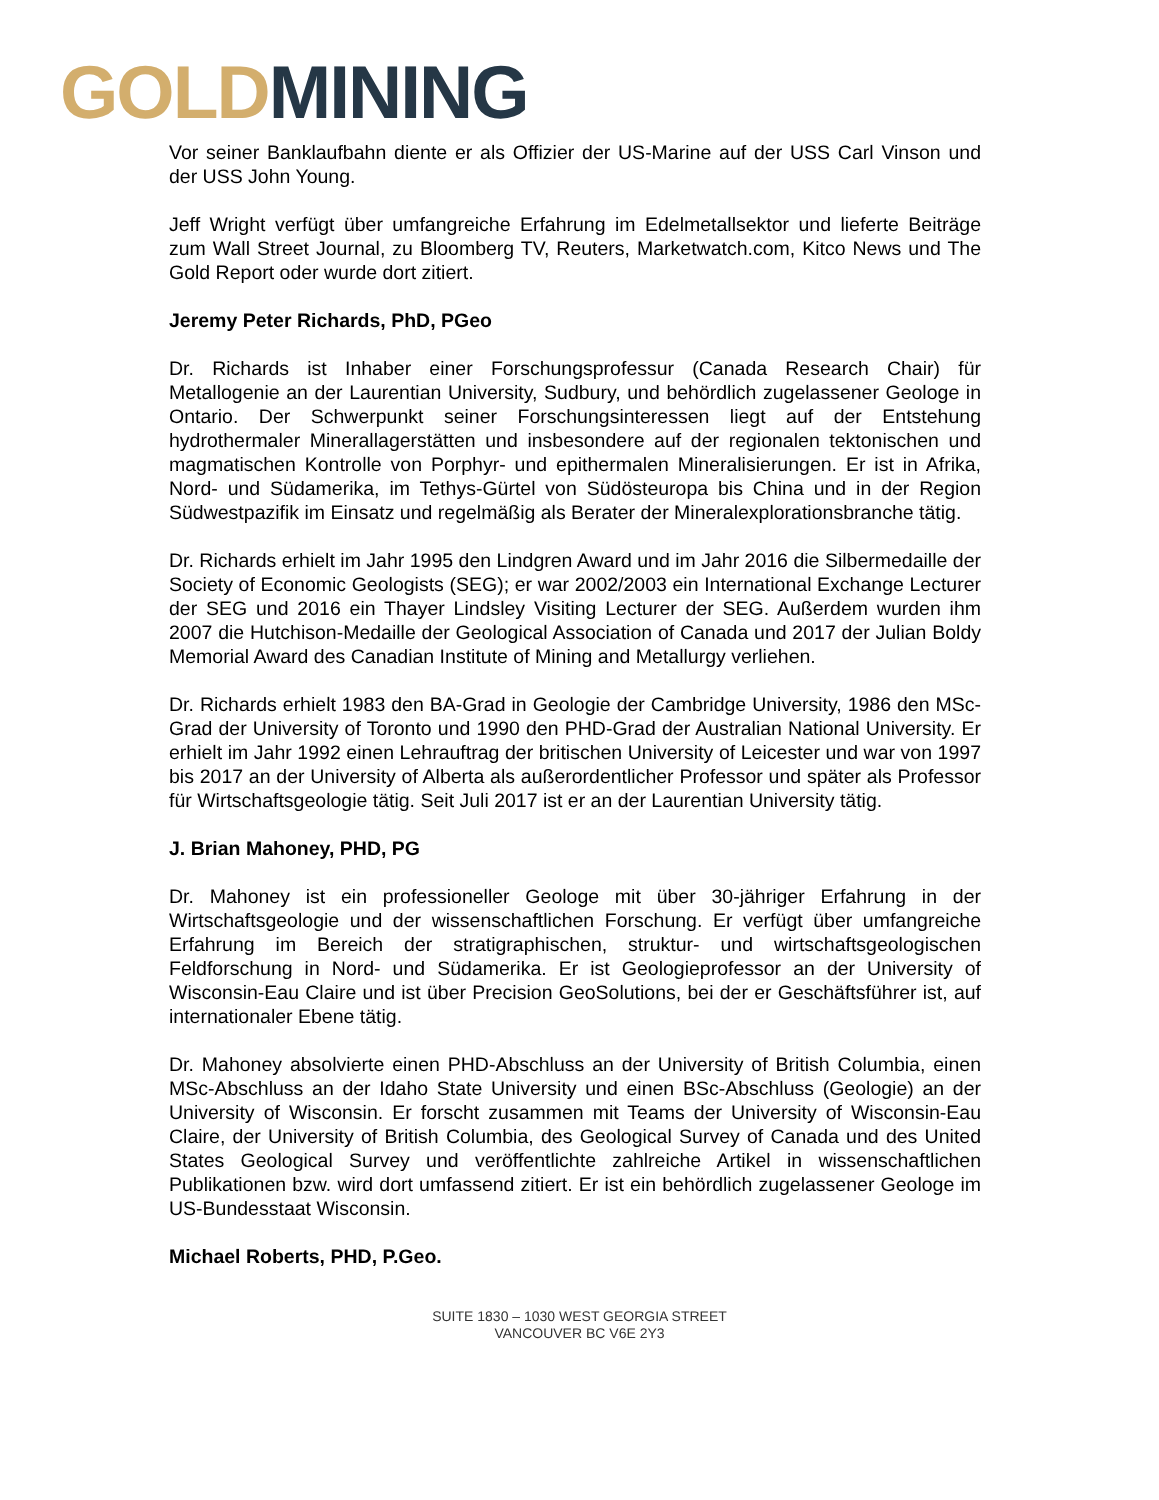GOLD MINING
Vor seiner Banklaufbahn diente er als Offizier der US-Marine auf der USS Carl Vinson und der USS John Young.
Jeff Wright verfügt über umfangreiche Erfahrung im Edelmetallsektor und lieferte Beiträge zum Wall Street Journal, zu Bloomberg TV, Reuters, Marketwatch.com, Kitco News und The Gold Report oder wurde dort zitiert.
Jeremy Peter Richards, PhD, PGeo
Dr. Richards ist Inhaber einer Forschungsprofessur (Canada Research Chair) für Metallogenie an der Laurentian University, Sudbury, und behördlich zugelassener Geologe in Ontario. Der Schwerpunkt seiner Forschungsinteressen liegt auf der Entstehung hydrothermaler Minerallagerstätten und insbesondere auf der regionalen tektonischen und magmatischen Kontrolle von Porphyr- und epithermalen Mineralisierungen. Er ist in Afrika, Nord- und Südamerika, im Tethys-Gürtel von Südösteuropa bis China und in der Region Südwestpazifik im Einsatz und regelmäßig als Berater der Mineralexplorationsbranche tätig.
Dr. Richards erhielt im Jahr 1995 den Lindgren Award und im Jahr 2016 die Silbermedaille der Society of Economic Geologists (SEG); er war 2002/2003 ein International Exchange Lecturer der SEG und 2016 ein Thayer Lindsley Visiting Lecturer der SEG. Außerdem wurden ihm 2007 die Hutchison-Medaille der Geological Association of Canada und 2017 der Julian Boldy Memorial Award des Canadian Institute of Mining and Metallurgy verliehen.
Dr. Richards erhielt 1983 den BA-Grad in Geologie der Cambridge University, 1986 den MSc-Grad der University of Toronto und 1990 den PHD-Grad der Australian National University. Er erhielt im Jahr 1992 einen Lehrauftrag der britischen University of Leicester und war von 1997 bis 2017 an der University of Alberta als außerordentlicher Professor und später als Professor für Wirtschaftsgeologie tätig. Seit Juli 2017 ist er an der Laurentian University tätig.
J. Brian Mahoney, PHD, PG
Dr. Mahoney ist ein professioneller Geologe mit über 30-jähriger Erfahrung in der Wirtschaftsgeologie und der wissenschaftlichen Forschung. Er verfügt über umfangreiche Erfahrung im Bereich der stratigraphischen, struktur- und wirtschaftsgeologischen Feldforschung in Nord- und Südamerika. Er ist Geologieprofessor an der University of Wisconsin-Eau Claire und ist über Precision GeoSolutions, bei der er Geschäftsführer ist, auf internationaler Ebene tätig.
Dr. Mahoney absolvierte einen PHD-Abschluss an der University of British Columbia, einen MSc-Abschluss an der Idaho State University und einen BSc-Abschluss (Geologie) an der University of Wisconsin. Er forscht zusammen mit Teams der University of Wisconsin-Eau Claire, der University of British Columbia, des Geological Survey of Canada und des United States Geological Survey und veröffentlichte zahlreiche Artikel in wissenschaftlichen Publikationen bzw. wird dort umfassend zitiert. Er ist ein behördlich zugelassener Geologe im US-Bundesstaat Wisconsin.
Michael Roberts, PHD, P.Geo.
SUITE 1830 – 1030 WEST GEORGIA STREET
VANCOUVER BC V6E 2Y3